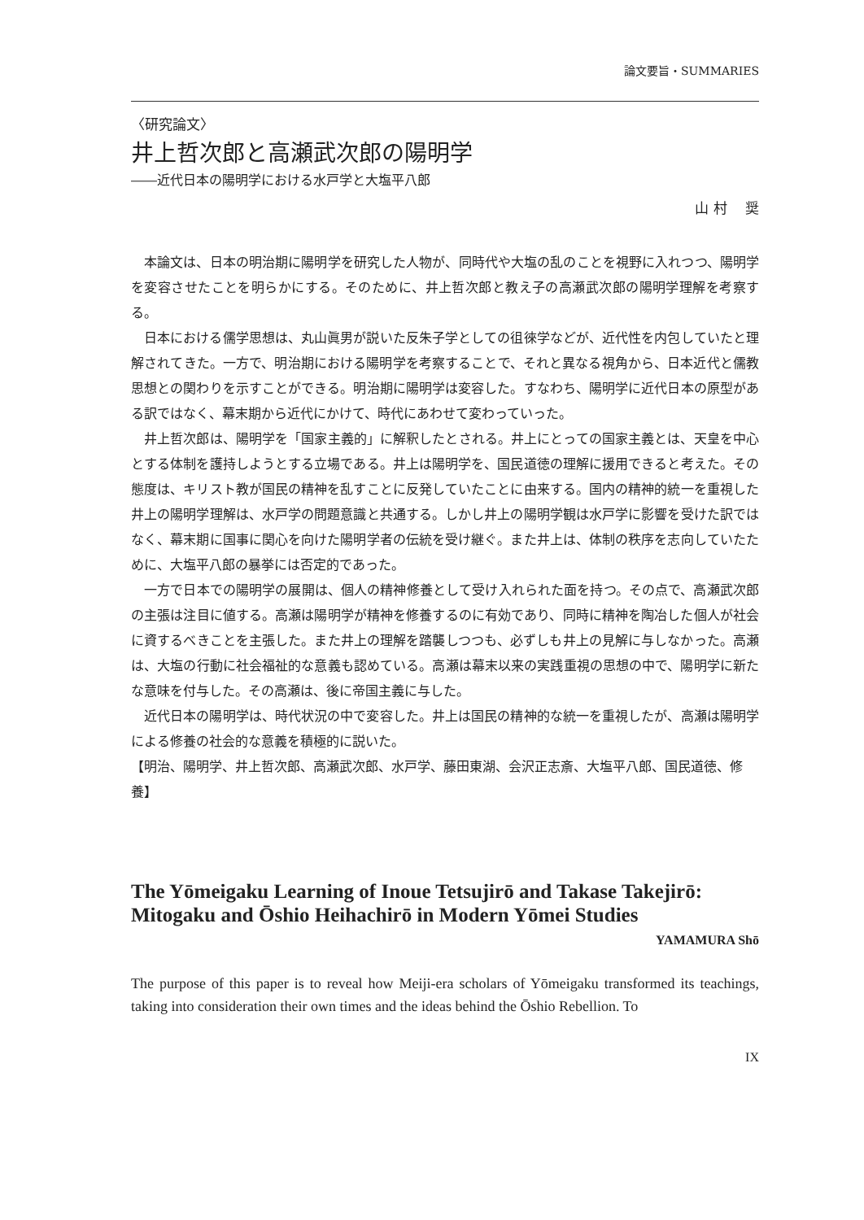論文要旨・SUMMARIES
〈研究論文〉
井上哲次郎と高瀬武次郎の陽明学
――近代日本の陽明学における水戸学と大塩平八郎
山 村　 奨
本論文は、日本の明治期に陽明学を研究した人物が、同時代や大塩の乱のことを視野に入れつつ、陽明学を変容させたことを明らかにする。そのために、井上哲次郎と教え子の高瀬武次郎の陽明学理解を考察する。
日本における儒学思想は、丸山眞男が説いた反朱子学としての徂徠学などが、近代性を内包していたと理解されてきた。一方で、明治期における陽明学を考察することで、それと異なる視角から、日本近代と儒教思想との関わりを示すことができる。明治期に陽明学は変容した。すなわち、陽明学に近代日本の原型がある訳ではなく、幕末期から近代にかけて、時代にあわせて変わっていった。
井上哲次郎は、陽明学を「国家主義的」に解釈したとされる。井上にとっての国家主義とは、天皇を中心とする体制を護持しようとする立場である。井上は陽明学を、国民道徳の理解に援用できると考えた。その態度は、キリスト教が国民の精神を乱すことに反発していたことに由来する。国内の精神的統一を重視した井上の陽明学理解は、水戸学の問題意識と共通する。しかし井上の陽明学観は水戸学に影響を受けた訳ではなく、幕末期に国事に関心を向けた陽明学者の伝統を受け継ぐ。また井上は、体制の秩序を志向していたために、大塩平八郎の暴挙には否定的であった。
一方で日本での陽明学の展開は、個人の精神修養として受け入れられた面を持つ。その点で、高瀬武次郎の主張は注目に値する。高瀬は陽明学が精神を修養するのに有効であり、同時に精神を陶冶した個人が社会に資するべきことを主張した。また井上の理解を踏襲しつつも、必ずしも井上の見解に与しなかった。高瀬は、大塩の行動に社会福祉的な意義も認めている。高瀬は幕末以来の実践重視の思想の中で、陽明学に新たな意味を付与した。その高瀬は、後に帝国主義に与した。
近代日本の陽明学は、時代状況の中で変容した。井上は国民の精神的な統一を重視したが、高瀬は陽明学による修養の社会的な意義を積極的に説いた。
【明治、陽明学、井上哲次郎、高瀬武次郎、水戸学、藤田東湖、会沢正志斎、大塩平八郎、国民道徳、修養】
The Yōmeigaku Learning of Inoue Tetsujirō and Takase Takejirō: Mitogaku and Ōshio Heihachirō in Modern Yōmei Studies
YAMAMURA Shō
The purpose of this paper is to reveal how Meiji-era scholars of Yōmeigaku transformed its teachings, taking into consideration their own times and the ideas behind the Ōshio Rebellion. To
IX